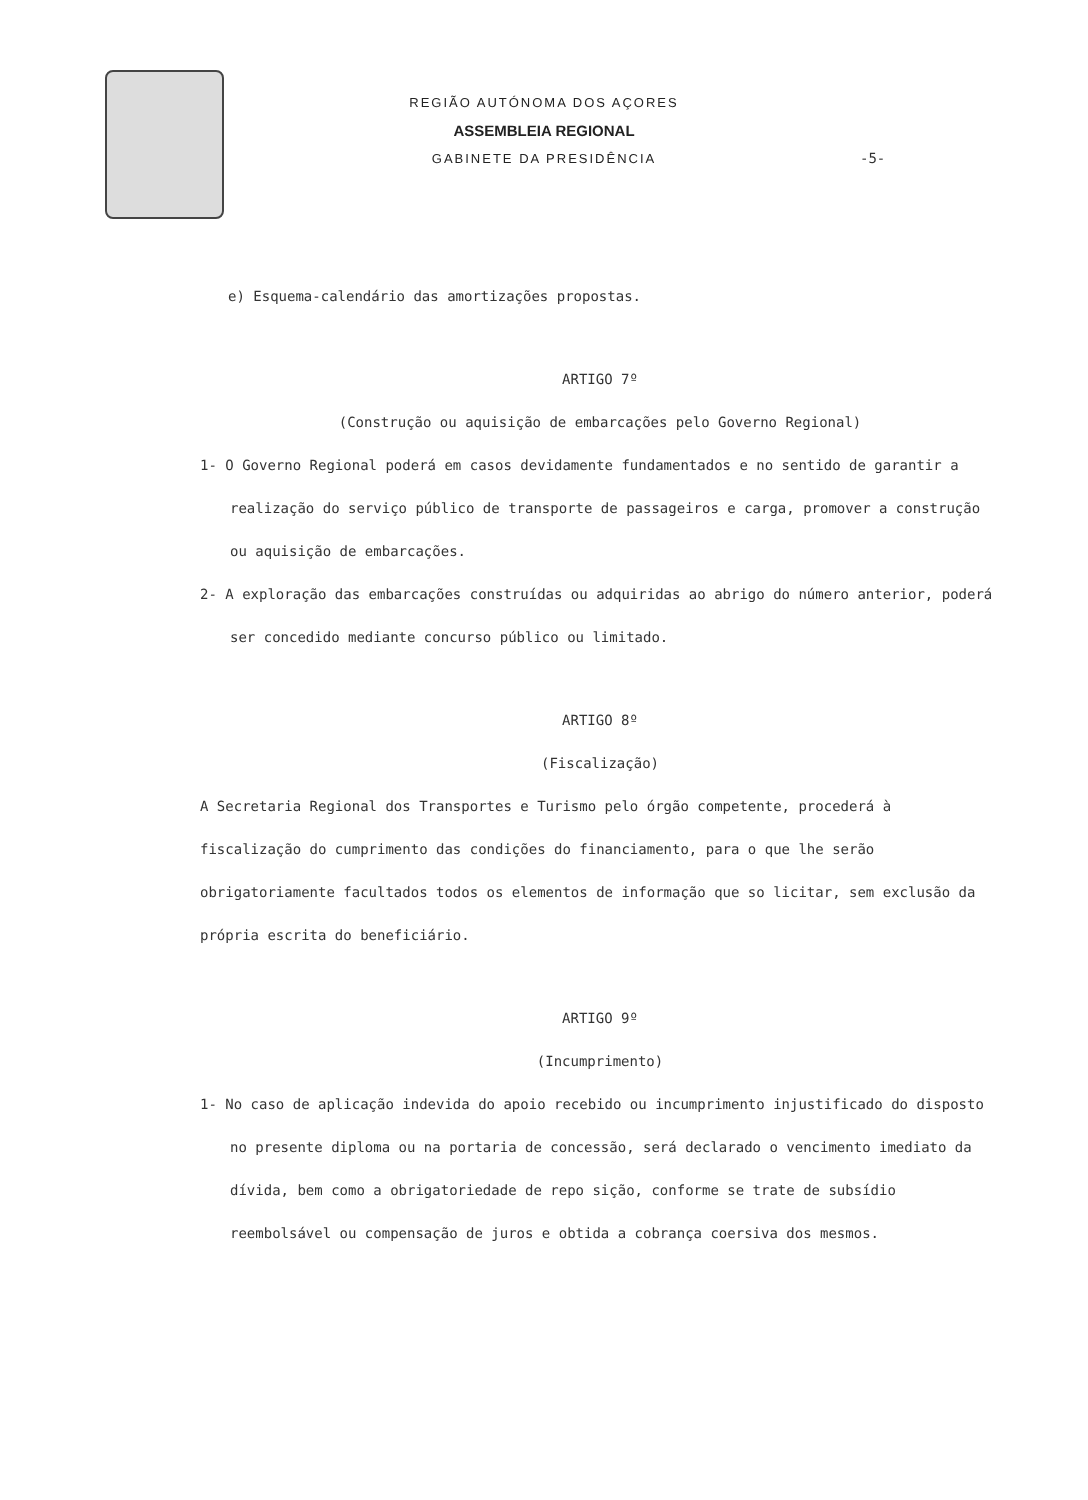REGIÃO AUTÓNOMA DOS AÇORES
ASSEMBLEIA REGIONAL
GABINETE DA PRESIDÊNCIA
-5-
e) Esquema-calendário das amortizações propostas.
ARTIGO 7º
(Construção ou aquisição de embarcações pelo Governo Regional)
1- O Governo Regional poderá em casos devidamente fundamentados e no sentido de garantir a realização do serviço público de transporte de passageiros e carga, promover a construção ou aquisição de embarcações.
2- A exploração das embarcações construídas ou adquiridas ao abrigo do número anterior, poderá ser concedido mediante concurso público ou limitado.
ARTIGO 8º
(Fiscalização)
A Secretaria Regional dos Transportes e Turismo pelo órgão competente, procederá à fiscalização do cumprimento das condições do financiamento, para o que lhe serão obrigatoriamente facultados todos os elementos de informação que so licitar, sem exclusão da própria escrita do beneficiário.
ARTIGO 9º
(Incumprimento)
1- No caso de aplicação indevida do apoio recebido ou incumprimento injustificado do disposto no presente diploma ou na portaria de concessão, será declarado o vencimento imediato da dívida, bem como a obrigatoriedade de repo sição, conforme se trate de subsídio reembolsável ou compensação de juros e obtida a cobrança coersiva dos mesmos.